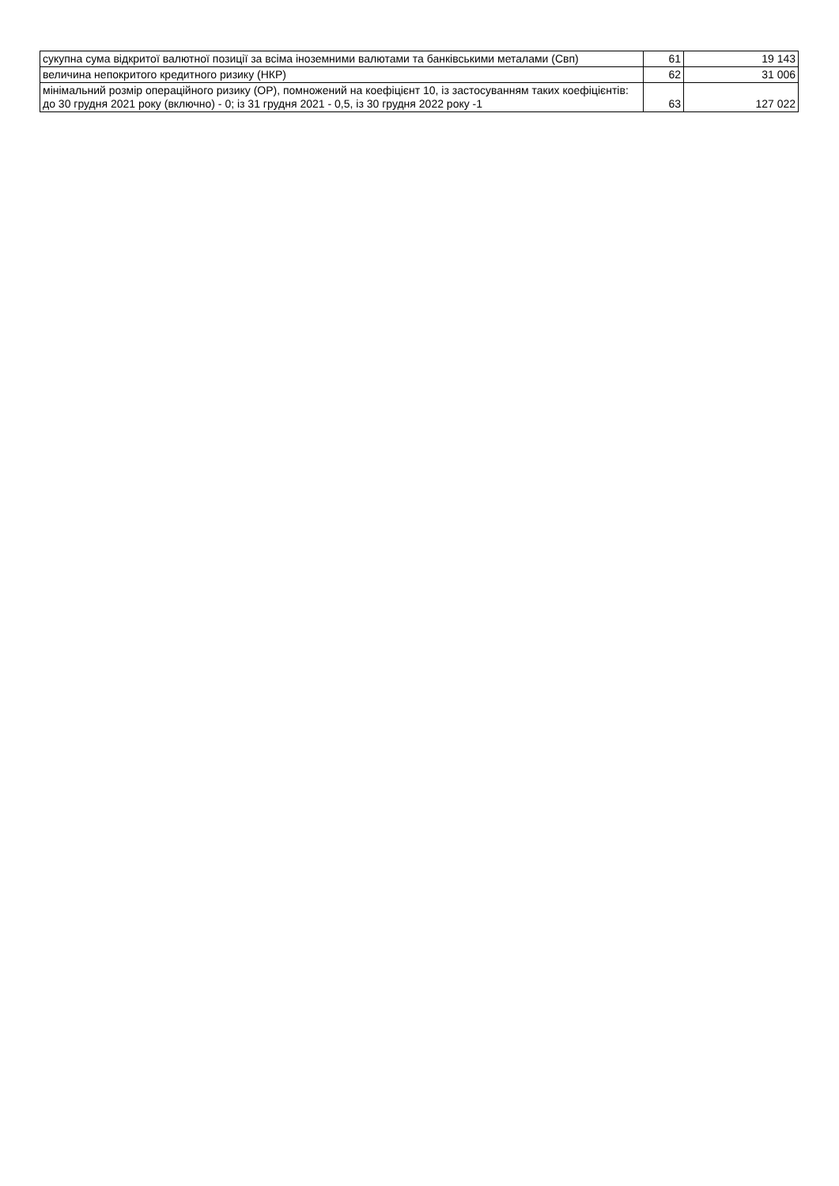| сукупна сума відкритої валютної позиції за всіма іноземними валютами та банківськими металами (Свп) | 61 | 19 143 |
| величина непокритого кредитного ризику (НКР) | 62 | 31 006 |
| мінімальний розмір операційного ризику (ОР), помножений на коефіцієнт 10, із застосуванням таких коефіцієнтів: до 30 грудня 2021 року (включно) - 0; із 31 грудня 2021 - 0,5, із 30 грудня 2022 року -1 | 63 | 127 022 |